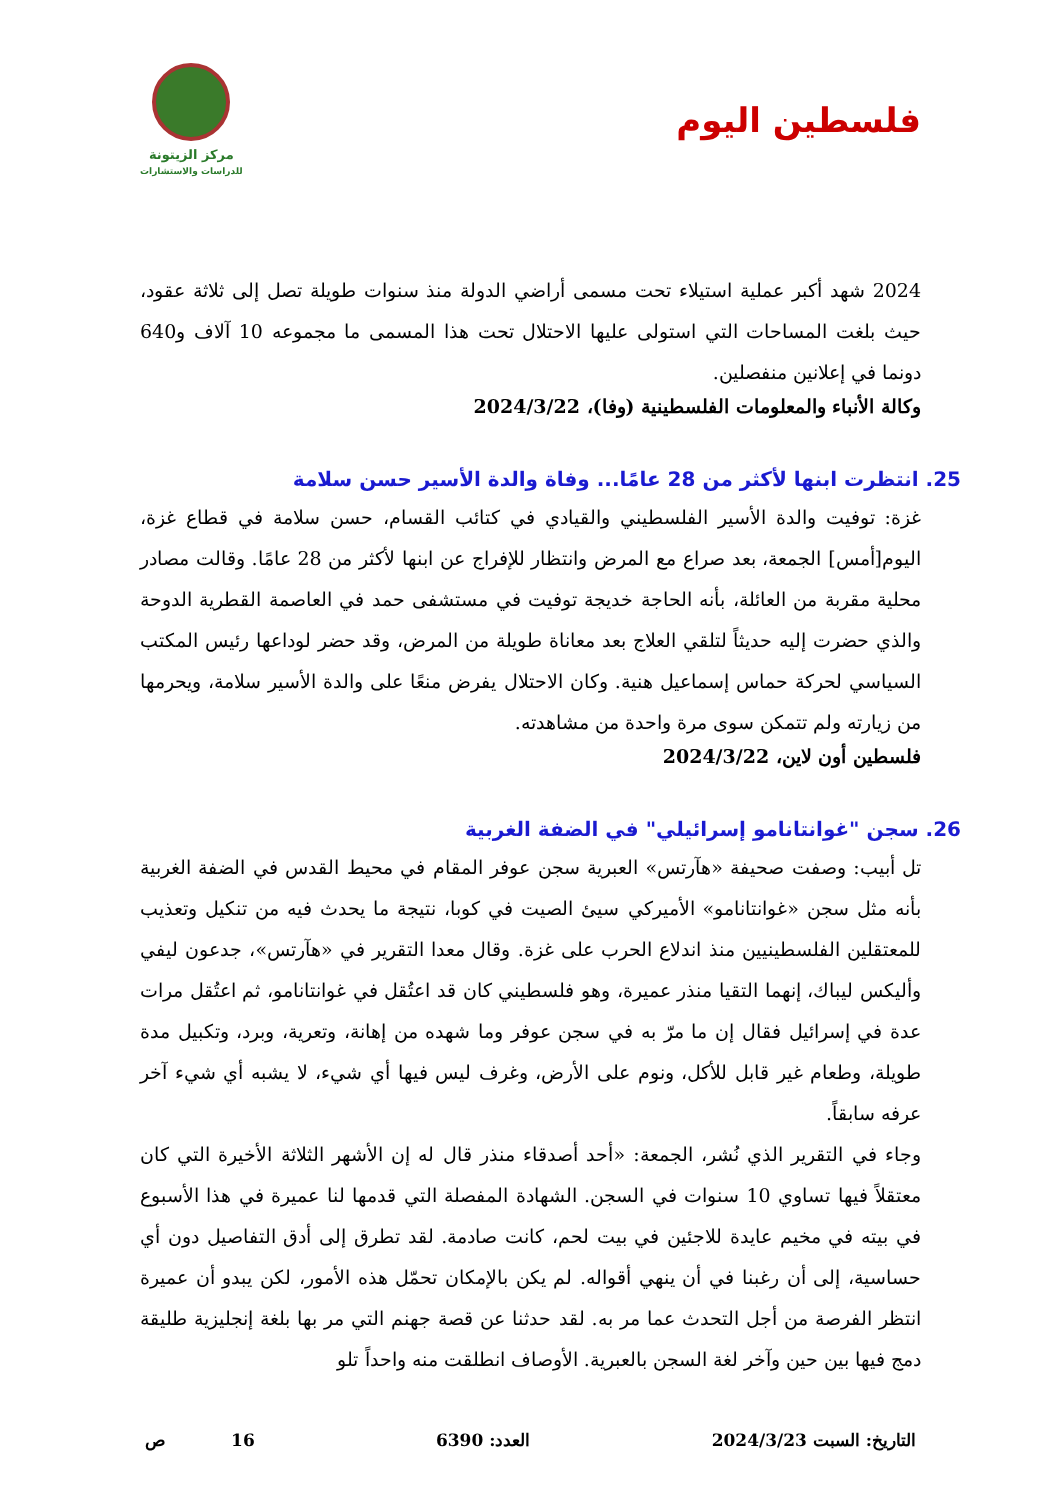فلسطين اليوم
مركز الزيتونة
للدراسات والاستشارات
2024 شهد أكبر عملية استيلاء تحت مسمى أراضي الدولة منذ سنوات طويلة تصل إلى ثلاثة عقود، حيث بلغت المساحات التي استولى عليها الاحتلال تحت هذا المسمى ما مجموعه 10 آلاف و640 دونما في إعلانين منفصلين.
وكالة الأنباء والمعلومات الفلسطينية (وفا)، 2024/3/22
25. انتظرت ابنها لأكثر من 28 عامًا... وفاة والدة الأسير حسن سلامة
غزة: توفيت والدة الأسير الفلسطيني والقيادي في كتائب القسام، حسن سلامة في قطاع غزة، اليوم[أمس] الجمعة، بعد صراع مع المرض وانتظار للإفراج عن ابنها لأكثر من 28 عامًا. وقالت مصادر محلية مقربة من العائلة، بأنه الحاجة خديجة توفيت في مستشفى حمد في العاصمة القطرية الدوحة والذي حضرت إليه حديثاً لتلقي العلاج بعد معاناة طويلة من المرض، وقد حضر لوداعها رئيس المكتب السياسي لحركة حماس إسماعيل هنية. وكان الاحتلال يفرض منعًا على والدة الأسير سلامة، ويحرمها من زيارته ولم تتمكن سوى مرة واحدة من مشاهدته.
فلسطين أون لاين، 2024/3/22
26. سجن "غوانتانامو إسرائيلي" في الضفة الغربية
تل أبيب: وصفت صحيفة «هآرتس» العبرية سجن عوفر المقام في محيط القدس في الضفة الغربية بأنه مثل سجن «غوانتانامو» الأميركي سيئ الصيت في كوبا، نتيجة ما يحدث فيه من تنكيل وتعذيب للمعتقلين الفلسطينيين منذ اندلاع الحرب على غزة. وقال معدا التقرير في «هآرتس»، جدعون ليفي وأليكس ليباك، إنهما التقيا منذر عميرة، وهو فلسطيني كان قد اعتُقل في غوانتانامو، ثم اعتُقل مرات عدة في إسرائيل فقال إن ما مرّ به في سجن عوفر وما شهده من إهانة، وتعرية، وبرد، وتكبيل مدة طويلة، وطعام غير قابل للأكل، ونوم على الأرض، وغرف ليس فيها أي شيء، لا يشبه أي شيء آخر عرفه سابقاً.
وجاء في التقرير الذي نُشر، الجمعة: «أحد أصدقاء منذر قال له إن الأشهر الثلاثة الأخيرة التي كان معتقلاً فيها تساوي 10 سنوات في السجن. الشهادة المفصلة التي قدمها لنا عميرة في هذا الأسبوع في بيته في مخيم عايدة للاجئين في بيت لحم، كانت صادمة. لقد تطرق إلى أدق التفاصيل دون أي حساسية، إلى أن رغبنا في أن ينهي أقواله. لم يكن بالإمكان تحمّل هذه الأمور، لكن يبدو أن عميرة انتظر الفرصة من أجل التحدث عما مر به. لقد حدثنا عن قصة جهنم التي مر بها بلغة إنجليزية طليقة دمج فيها بين حين وآخر لغة السجن بالعبرية. الأوصاف انطلقت منه واحداً تلو
التاريخ: السبت 2024/3/23 العدد: 6390 16 ص